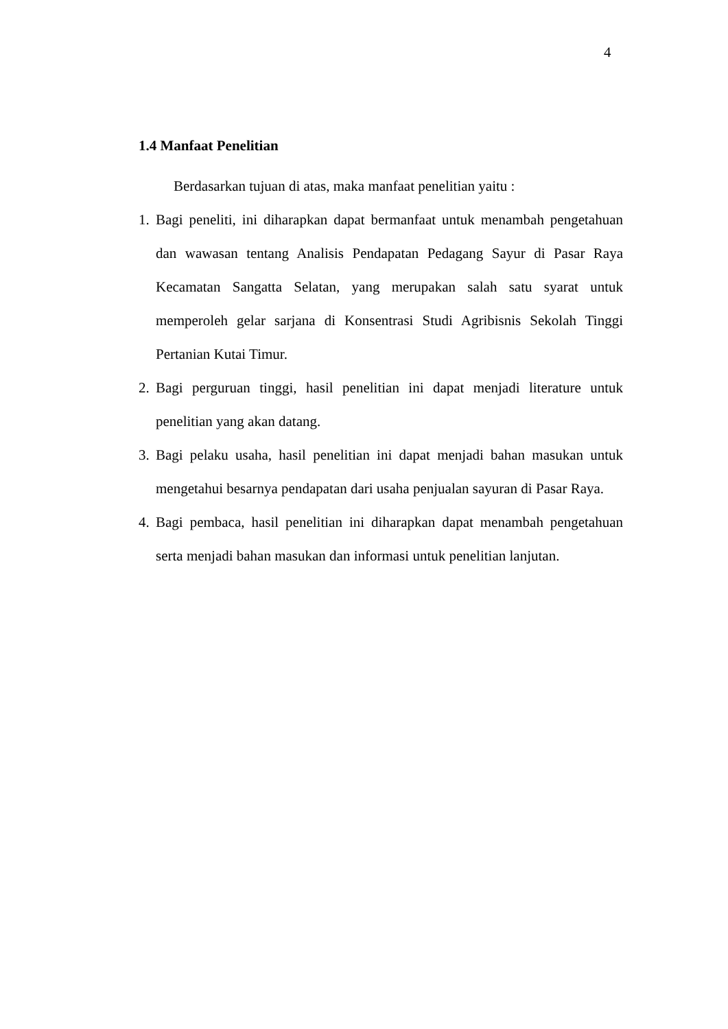4
1.4 Manfaat Penelitian
Berdasarkan tujuan di atas, maka manfaat penelitian yaitu :
1. Bagi peneliti, ini diharapkan dapat bermanfaat untuk menambah pengetahuan dan wawasan tentang Analisis Pendapatan Pedagang Sayur di Pasar Raya Kecamatan Sangatta Selatan, yang merupakan salah satu syarat untuk memperoleh gelar sarjana di Konsentrasi Studi Agribisnis Sekolah Tinggi Pertanian Kutai Timur.
2. Bagi perguruan tinggi, hasil penelitian ini dapat menjadi literature untuk penelitian yang akan datang.
3. Bagi pelaku usaha, hasil penelitian ini dapat menjadi bahan masukan untuk mengetahui besarnya pendapatan dari usaha penjualan sayuran di Pasar Raya.
4. Bagi pembaca, hasil penelitian ini diharapkan dapat menambah pengetahuan serta menjadi bahan masukan dan informasi untuk penelitian lanjutan.